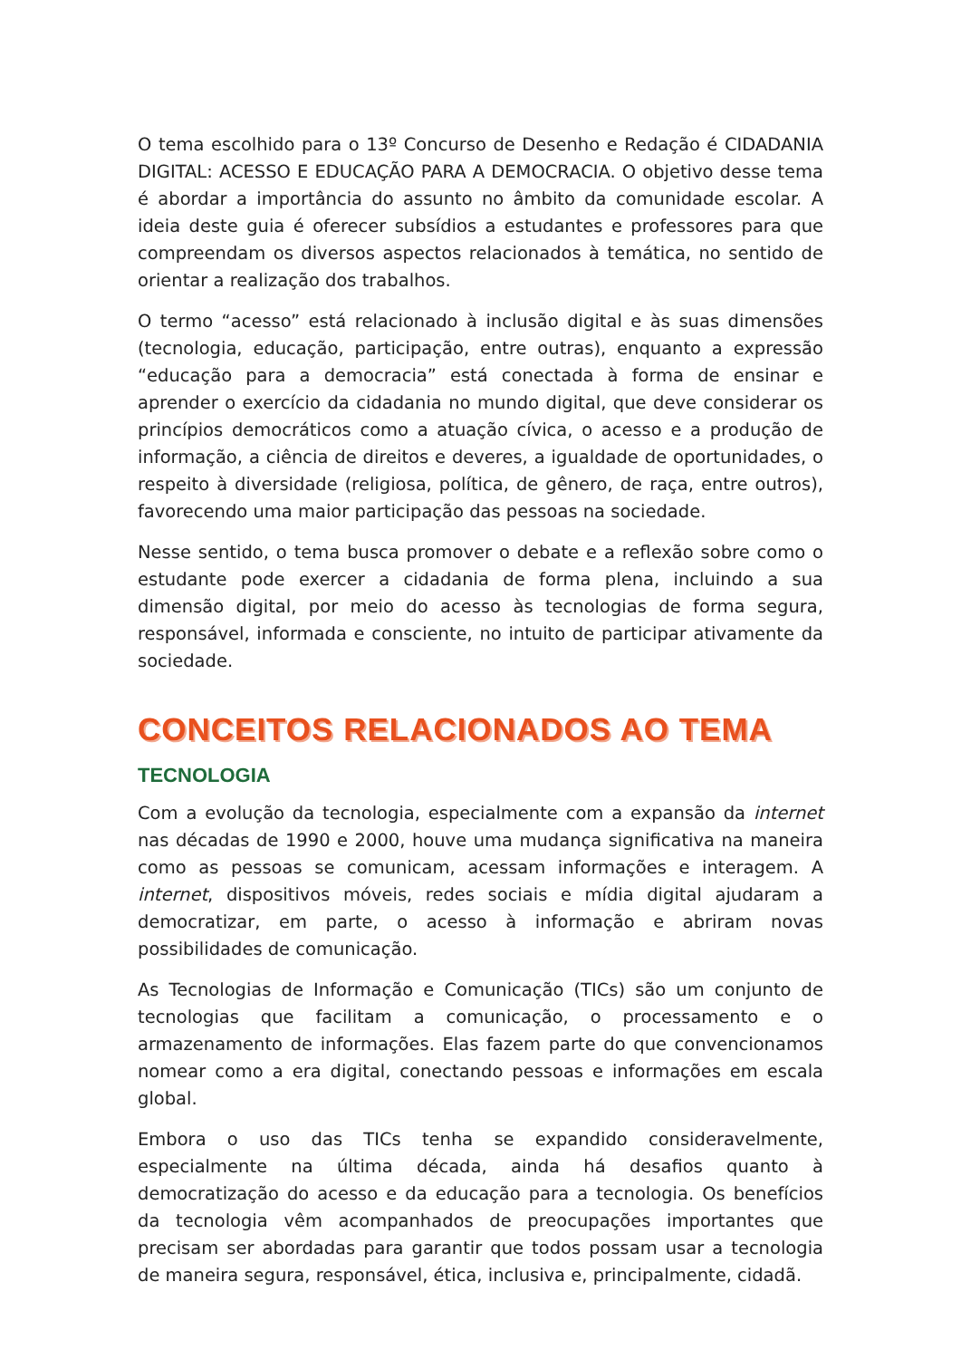O tema escolhido para o 13º Concurso de Desenho e Redação é CIDADANIA DIGITAL: ACESSO E EDUCAÇÃO PARA A DEMOCRACIA. O objetivo desse tema é abordar a importância do assunto no âmbito da comunidade escolar. A ideia deste guia é oferecer subsídios a estudantes e professores para que compreendam os diversos aspectos relacionados à temática, no sentido de orientar a realização dos trabalhos.
O termo “acesso” está relacionado à inclusão digital e às suas dimensões (tecnologia, educação, participação, entre outras), enquanto a expressão “educação para a democracia” está conectada à forma de ensinar e aprender o exercício da cidadania no mundo digital, que deve considerar os princípios democráticos como a atuação cívica, o acesso e a produção de informação, a ciência de direitos e deveres, a igualdade de oportunidades, o respeito à diversidade (religiosa, política, de gênero, de raça, entre outros), favorecendo uma maior participação das pessoas na sociedade.
Nesse sentido, o tema busca promover o debate e a reflexão sobre como o estudante pode exercer a cidadania de forma plena, incluindo a sua dimensão digital, por meio do acesso às tecnologias de forma segura, responsável, informada e consciente, no intuito de participar ativamente da sociedade.
CONCEITOS RELACIONADOS AO TEMA
TECNOLOGIA
Com a evolução da tecnologia, especialmente com a expansão da internet nas décadas de 1990 e 2000, houve uma mudança significativa na maneira como as pessoas se comunicam, acessam informações e interagem. A internet, dispositivos móveis, redes sociais e mídia digital ajudaram a democratizar, em parte, o acesso à informação e abriram novas possibilidades de comunicação.
As Tecnologias de Informação e Comunicação (TICs) são um conjunto de tecnologias que facilitam a comunicação, o processamento e o armazenamento de informações. Elas fazem parte do que convencionamos nomear como a era digital, conectando pessoas e informações em escala global.
Embora o uso das TICs tenha se expandido consideravelmente, especialmente na última década, ainda há desafios quanto à democratização do acesso e da educação para a tecnologia. Os benefícios da tecnologia vêm acompanhados de preocupações importantes que precisam ser abordadas para garantir que todos possam usar a tecnologia de maneira segura, responsável, ética, inclusiva e, principalmente, cidadã.